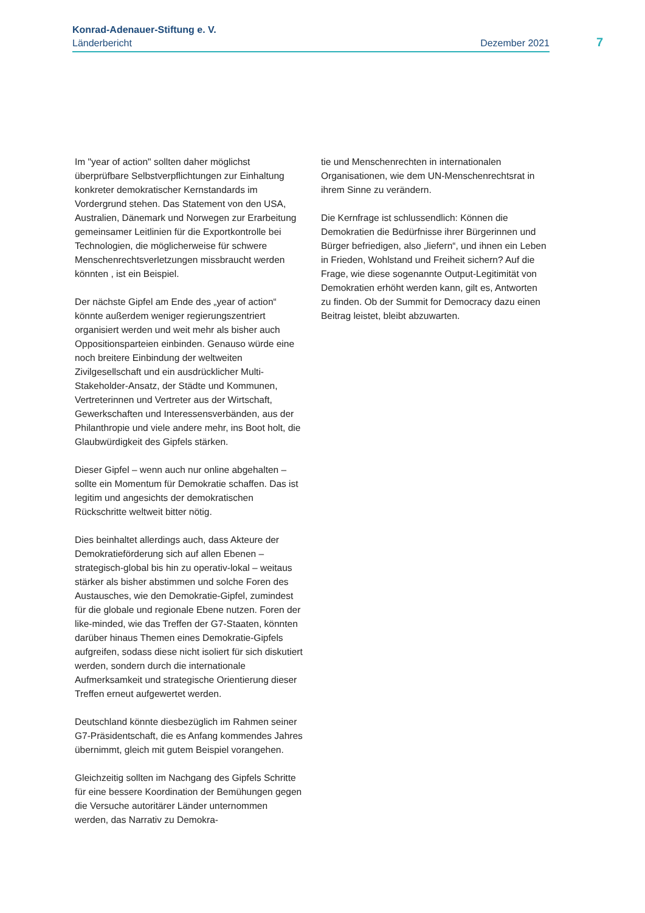Konrad-Adenauer-Stiftung e. V.
Länderbericht Dezember 2021
7
Im "year of action" sollten daher möglichst überprüfbare Selbstverpflichtungen zur Einhaltung konkreter demokratischer Kernstandards im Vordergrund stehen. Das Statement von den USA, Australien, Dänemark und Norwegen zur Erarbeitung gemeinsamer Leitlinien für die Exportkontrolle bei Technologien, die möglicherweise für schwere Menschenrechtsverletzungen missbraucht werden könnten , ist ein Beispiel.
Der nächste Gipfel am Ende des „year of action“ könnte außerdem weniger regierungszentriert organisiert werden und weit mehr als bisher auch Oppositionsparteien einbinden. Genauso würde eine noch breitere Einbindung der weltweiten Zivilgesellschaft und ein ausdrücklicher Multi-Stakeholder-Ansatz, der Städte und Kommunen, Vertreterinnen und Vertreter aus der Wirtschaft, Gewerkschaften und Interessensverbänden, aus der Philanthropie und viele andere mehr, ins Boot holt, die Glaubwürdigkeit des Gipfels stärken.
Dieser Gipfel – wenn auch nur online abgehalten – sollte ein Momentum für Demokratie schaffen. Das ist legitim und angesichts der demokratischen Rückschritte weltweit bitter nötig.
Dies beinhaltet allerdings auch, dass Akteure der Demokratieförderung sich auf allen Ebenen – strategisch-global bis hin zu operativ-lokal – weitaus stärker als bisher abstimmen und solche Foren des Austausches, wie den Demokratie-Gipfel, zumindest für die globale und regionale Ebene nutzen. Foren der like-minded, wie das Treffen der G7-Staaten, könnten darüber hinaus Themen eines Demokratie-Gipfels aufgreifen, sodass diese nicht isoliert für sich diskutiert werden, sondern durch die internationale Aufmerksamkeit und strategische Orientierung dieser Treffen erneut aufgewertet werden.
Deutschland könnte diesbezüglich im Rahmen seiner G7-Präsidentschaft, die es Anfang kommendes Jahres übernimmt, gleich mit gutem Beispiel vorangehen.
Gleichzeitig sollten im Nachgang des Gipfels Schritte für eine bessere Koordination der Bemühungen gegen die Versuche autoritärer Länder unternommen werden, das Narrativ zu Demokra-
tie und Menschenrechten in internationalen Organisationen, wie dem UN-Menschenrechtsrat in ihrem Sinne zu verändern.
Die Kernfrage ist schlussendlich: Können die Demokratien die Bedürfnisse ihrer Bürgerinnen und Bürger befriedigen, also „liefern“, und ihnen ein Leben in Frieden, Wohlstand und Freiheit sichern? Auf die Frage, wie diese sogenannte Output-Legitimität von Demokratien erhöht werden kann, gilt es, Antworten zu finden. Ob der Summit for Democracy dazu einen Beitrag leistet, bleibt abzuwarten.